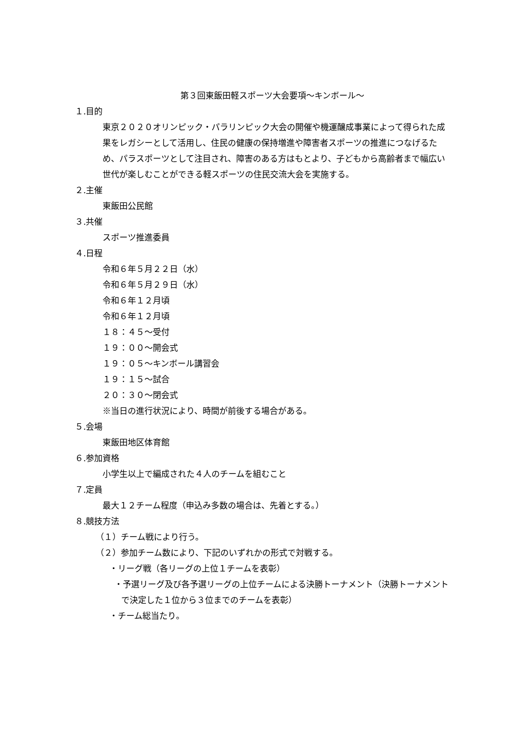第３回東飯田軽スポーツ大会要項～キンボール～
１.目的
東京２０２０オリンピック・パラリンピック大会の開催や機運醸成事業によって得られた成果をレガシーとして活用し、住民の健康の保持増進や障害者スポーツの推進につなげるため、パラスポーツとして注目され、障害のある方はもとより、子どもから高齢者まで幅広い世代が楽しむことができる軽スポーツの住民交流大会を実施する。
２.主催
東飯田公民館
３.共催
スポーツ推進委員
４.日程
令和６年５月２２日（水）
令和６年５月２９日（水）
令和６年１２月頃
令和６年１２月頃
１８：４５～受付
１９：００～開会式
１９：０５～キンボール講習会
１９：１５～試合
２０：３０～閉会式
※当日の進行状況により、時間が前後する場合がある。
５.会場
東飯田地区体育館
６.参加資格
小学生以上で編成された４人のチームを組むこと
７.定員
最大１２チーム程度（申込み多数の場合は、先着とする。）
８.競技方法
（１）チーム戦により行う。
（２）参加チーム数により、下記のいずれかの形式で対戦する。
・リーグ戦（各リーグの上位１チームを表彰）
・予選リーグ及び各予選リーグの上位チームによる決勝トーナメント（決勝トーナメントで決定した１位から３位までのチームを表彰）
・チーム総当たり。